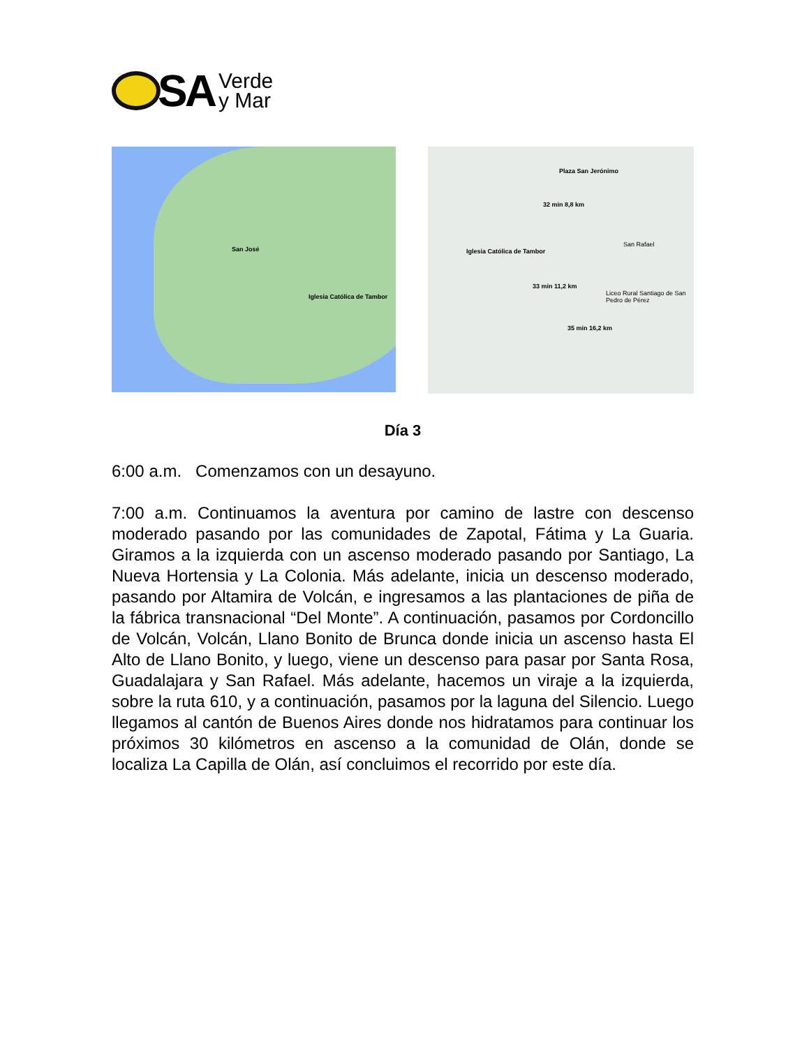SA
Verde
y Mar
San José
Iglesia Católica de Tambor
Plaza San Jerónimo
32 min 8,8 km
Iglesia Católica de Tambor
33 min 11,2 km
35 min 16,2 km
San Rafael
Liceo Rural Santiago de San Pedro de Pérez
Día 3
6:00 a.m. Comenzamos con un desayuno.
7:00 a.m. Continuamos la aventura por camino de lastre con descenso moderado pasando por las comunidades de Zapotal, Fátima y La Guaria. Giramos a la izquierda con un ascenso moderado pasando por Santiago, La Nueva Hortensia y La Colonia. Más adelante, inicia un descenso moderado, pasando por Altamira de Volcán, e ingresamos a las plantaciones de piña de la fábrica transnacional “Del Monte”. A continuación, pasamos por Cordoncillo de Volcán, Volcán, Llano Bonito de Brunca donde inicia un ascenso hasta El Alto de Llano Bonito, y luego, viene un descenso para pasar por Santa Rosa, Guadalajara y San Rafael. Más adelante, hacemos un viraje a la izquierda, sobre la ruta 610, y a continuación, pasamos por la laguna del Silencio. Luego llegamos al cantón de Buenos Aires donde nos hidratamos para continuar los próximos 30 kilómetros en ascenso a la comunidad de Olán, donde se localiza La Capilla de Olán, así concluimos el recorrido por este día.